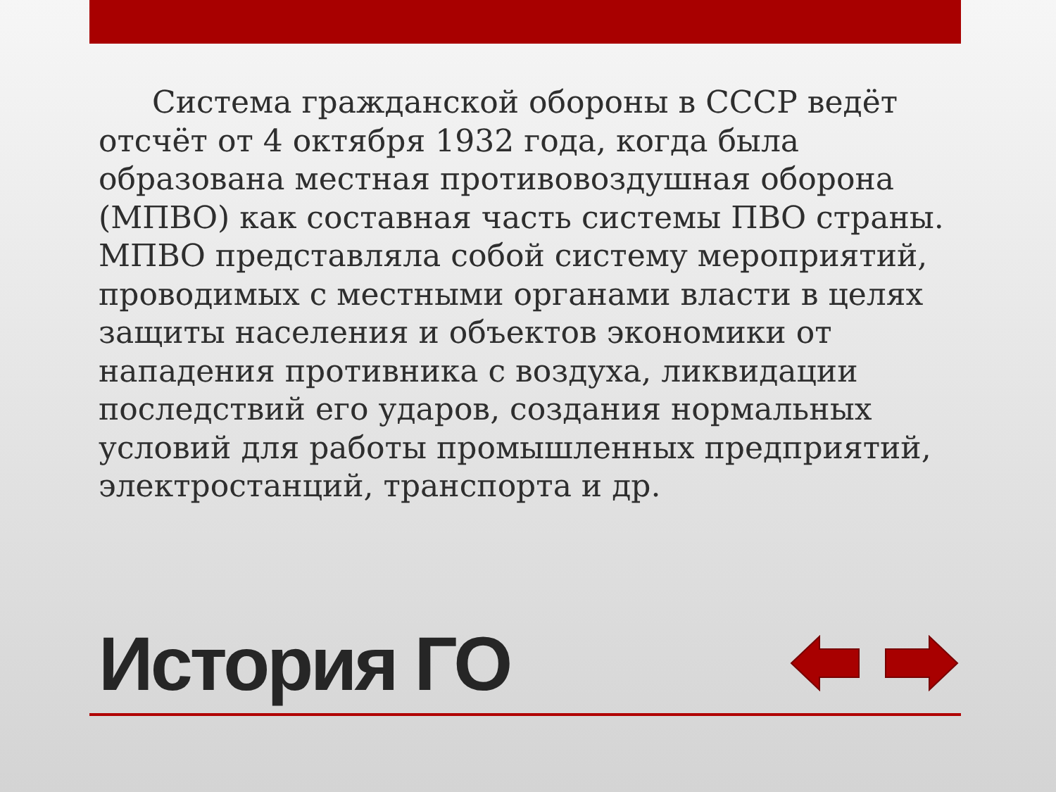Система гражданской обороны в СССР ведёт отсчёт от 4 октября 1932 года, когда была образована местная противовоздушная оборона (МПВО) как составная часть системы ПВО страны. МПВО представляла собой систему мероприятий, проводимых с местными органами власти в целях защиты населения и объектов экономики от нападения противника с воздуха, ликвидации последствий его ударов, создания нормальных условий для работы промышленных предприятий, электростанций, транспорта и др.
История ГО